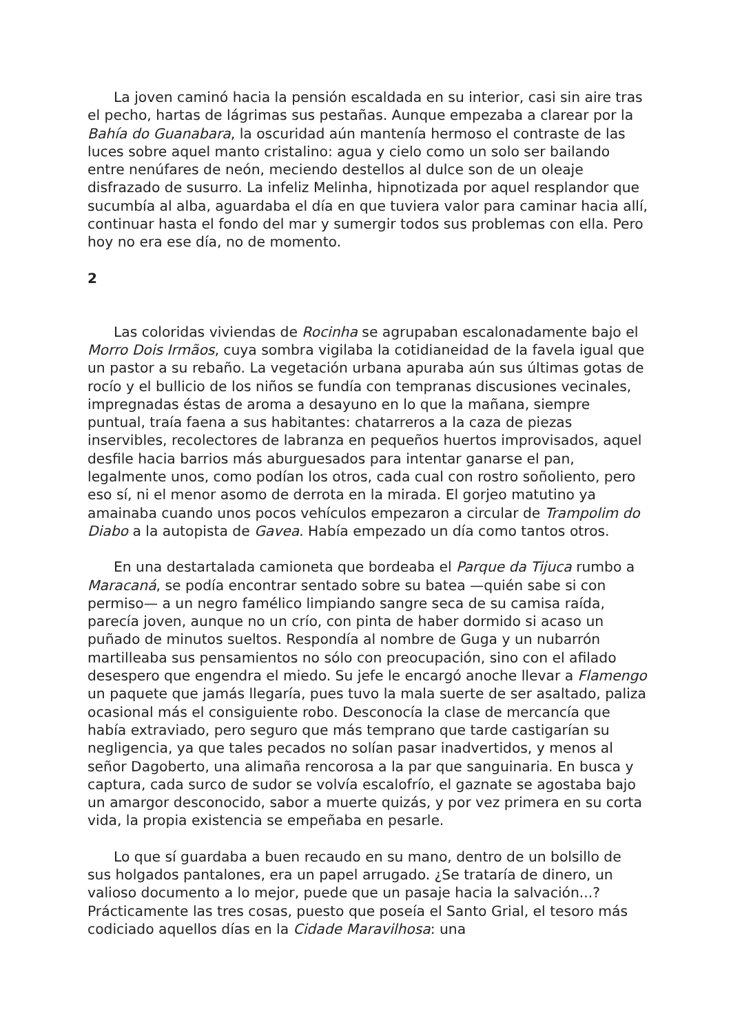La joven caminó hacia la pensión escaldada en su interior, casi sin aire tras el pecho, hartas de lágrimas sus pestañas. Aunque empezaba a clarear por la Bahía do Guanabara, la oscuridad aún mantenía hermoso el contraste de las luces sobre aquel manto cristalino: agua y cielo como un solo ser bailando entre nenúfares de neón, meciendo destellos al dulce son de un oleaje disfrazado de susurro. La infeliz Melinha, hipnotizada por aquel resplandor que sucumbía al alba, aguardaba el día en que tuviera valor para caminar hacia allí, continuar hasta el fondo del mar y sumergir todos sus problemas con ella. Pero hoy no era ese día, no de momento.
2
Las coloridas viviendas de Rocinha se agrupaban escalonadamente bajo el Morro Dois Irmãos, cuya sombra vigilaba la cotidianeidad de la favela igual que un pastor a su rebaño. La vegetación urbana apuraba aún sus últimas gotas de rocío y el bullicio de los niños se fundía con tempranas discusiones vecinales, impregnadas éstas de aroma a desayuno en lo que la mañana, siempre puntual, traía faena a sus habitantes: chatarreros a la caza de piezas inservibles, recolectores de labranza en pequeños huertos improvisados, aquel desfile hacia barrios más aburguesados para intentar ganarse el pan, legalmente unos, como podían los otros, cada cual con rostro soñoliento, pero eso sí, ni el menor asomo de derrota en la mirada. El gorjeo matutino ya amainaba cuando unos pocos vehículos empezaron a circular de Trampolim do Diabo a la autopista de Gavea. Había empezado un día como tantos otros.
En una destartalada camioneta que bordeaba el Parque da Tijuca rumbo a Maracaná, se podía encontrar sentado sobre su batea —quién sabe si con permiso— a un negro famélico limpiando sangre seca de su camisa raída, parecía joven, aunque no un crío, con pinta de haber dormido si acaso un puñado de minutos sueltos. Respondía al nombre de Guga y un nubarrón martilleaba sus pensamientos no sólo con preocupación, sino con el afilado desespero que engendra el miedo. Su jefe le encargó anoche llevar a Flamengo un paquete que jamás llegaría, pues tuvo la mala suerte de ser asaltado, paliza ocasional más el consiguiente robo. Desconocía la clase de mercancía que había extraviado, pero seguro que más temprano que tarde castigarían su negligencia, ya que tales pecados no solían pasar inadvertidos, y menos al señor Dagoberto, una alimaña rencorosa a la par que sanguinaria. En busca y captura, cada surco de sudor se volvía escalofrío, el gaznate se agostaba bajo un amargor desconocido, sabor a muerte quizás, y por vez primera en su corta vida, la propia existencia se empeñaba en pesarle.
Lo que sí guardaba a buen recaudo en su mano, dentro de un bolsillo de sus holgados pantalones, era un papel arrugado. ¿Se trataría de dinero, un valioso documento a lo mejor, puede que un pasaje hacia la salvación...? Prácticamente las tres cosas, puesto que poseía el Santo Grial, el tesoro más codiciado aquellos días en la Cidade Maravilhosa: una